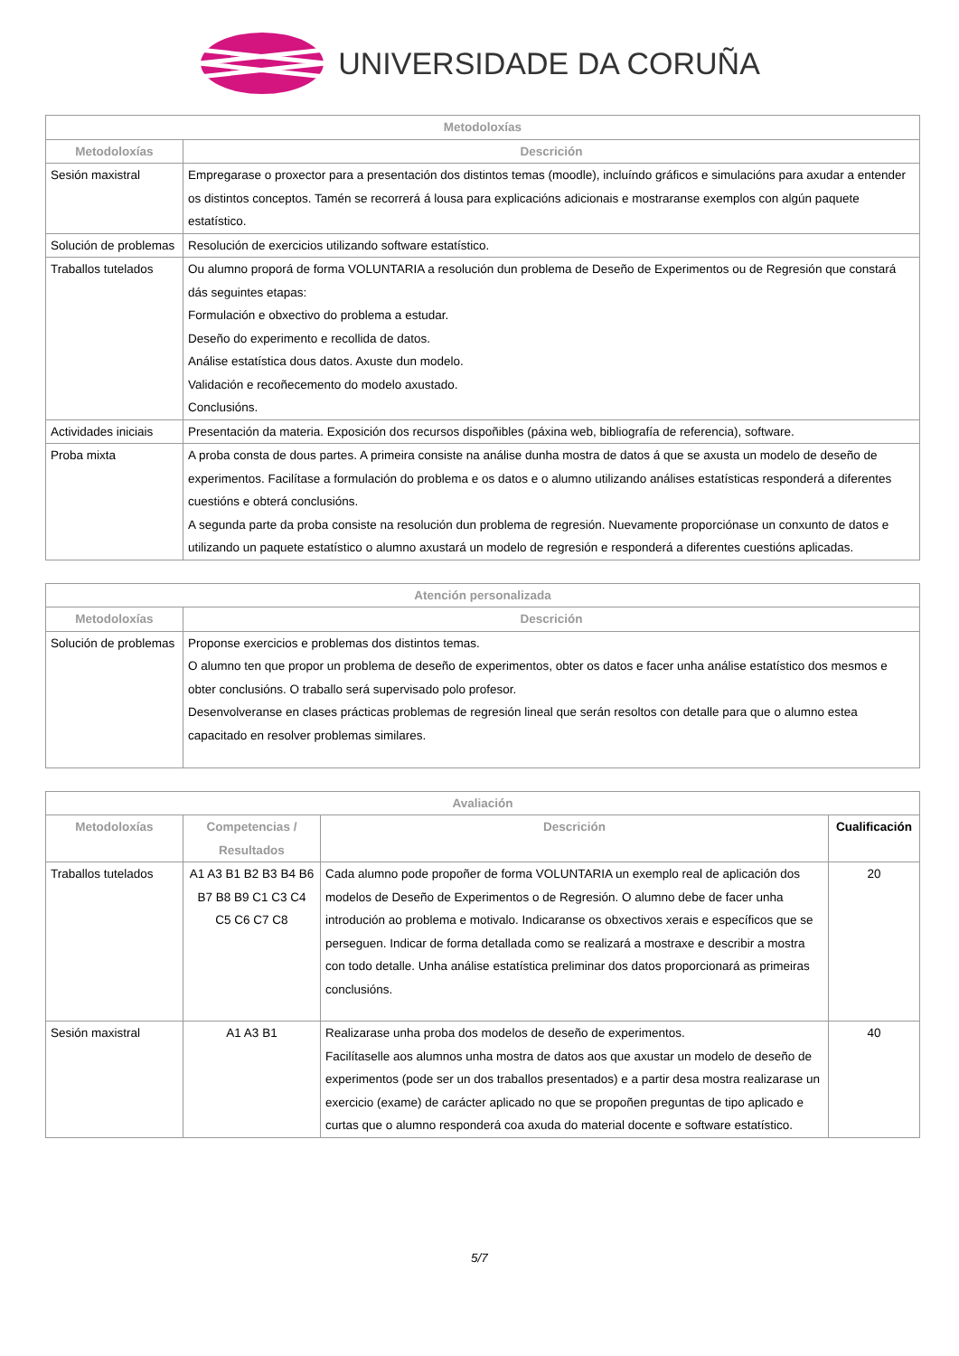UNIVERSIDADE DA CORUÑA
| Metodoloxías | |
| --- | --- |
| Metodoloxías | Descrición |
| Sesión maxistral | Empregarase o proxector para a presentación dos distintos temas (moodle), incluíndo gráficos e simulacións para axudar a entender os distintos conceptos. Tamén se recorrerá á lousa para explicacións adicionais e mostraranse exemplos con algún paquete estatístico. |
| Solución de problemas | Resolución de exercicios utilizando software estatístico. |
| Traballos tutelados | Ou alumno proporá de forma VOLUNTARIA a resolución dun problema de Deseño de Experimentos ou de Regresión que constará dás seguintes etapas: Formulación e obxectivo do problema a estudar. Deseño do experimento e recollida de datos. Análise estatística dous datos. Axuste dun modelo. Validación e recoñecemento do modelo axustado. Conclusións. |
| Actividades iniciais | Presentación da materia. Exposición dos recursos dispoñibles (páxina web, bibliografía de referencia), software. |
| Proba mixta | A proba consta de dous partes. A primeira consiste na análise dunha mostra de datos á que se axusta un modelo de deseño de experimentos. Facilítase a formulación do problema e os datos e o alumno utilizando análises estatísticas responderá a diferentes cuestións e obterá conclusións. A segunda parte da proba consiste na resolución dun problema de regresión. Nuevamente proporciónase un conxunto de datos e utilizando un paquete estatístico o alumno axustará un modelo de regresión e responderá a diferentes cuestións aplicadas. |
| Atención personalizada | |
| --- | --- |
| Metodoloxías | Descrición |
| Solución de problemas | Proponse exercicios e problemas dos distintos temas. O alumno ten que propor un problema de deseño de experimentos, obter os datos e facer unha análise estatístico dos mesmos e obter conclusións. O traballo será supervisado polo profesor. Desenvolveranse en clases prácticas problemas de regresión lineal que serán resoltos con detalle para que o alumno estea capacitado en resolver problemas similares. |
| Avaliación | | | |
| --- | --- | --- | --- |
| Metodoloxías | Competencias / Resultados | Descrición | Cualificación |
| Traballos tutelados | A1 A3 B1 B2 B3 B4 B6 B7 B8 B9 C1 C3 C4 C5 C6 C7 C8 | Cada alumno pode propoñer de forma VOLUNTARIA un exemplo real de aplicación dos modelos de Deseño de Experimentos o de Regresión. O alumno debe de facer unha introdución ao problema e motivalo. Indicaranse os obxectivos xerais e específicos que se perseguen. Indicar de forma detallada como se realizará a mostraxe e describir a mostra con todo detalle. Unha análise estatística preliminar dos datos proporcionará as primeiras conclusións. | 20 |
| Sesión maxistral | A1 A3 B1 | Realizarase unha proba dos modelos de deseño de experimentos. Facilítaselle aos alumnos unha mostra de datos aos que axustar un modelo de deseño de experimentos (pode ser un dos traballos presentados) e a partir desa mostra realizarase un exercicio (exame) de carácter aplicado no que se propoñen preguntas de tipo aplicado e curtas que o alumno responderá coa axuda do material docente e software estatístico. | 40 |
5/7